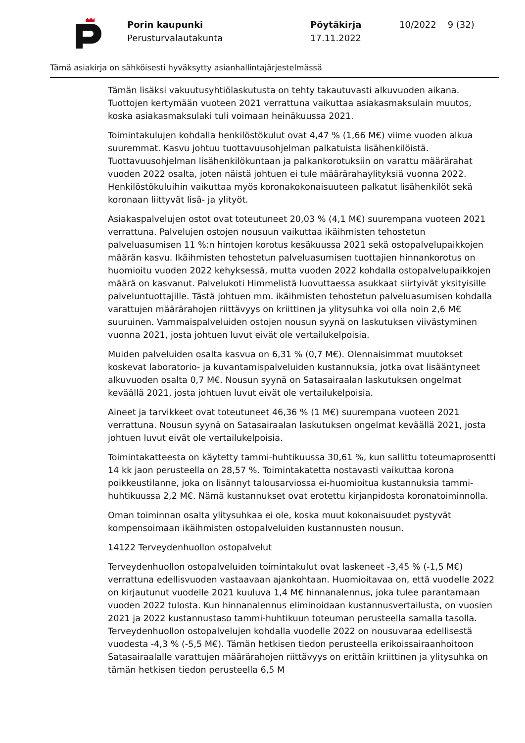Porin kaupunki
Perusturvalautakunta
Pöytäkirja
17.11.2022
10/2022 9 (32)
Tämä asiakirja on sähköisesti hyväksytty asianhallintajärjestelmässä
Tämän lisäksi vakuutusyhtiölaskutusta on tehty takautuvasti alkuvuoden aikana. Tuottojen kertymään vuoteen 2021 verrattuna vaikuttaa asiakasmaksulain muutos, koska asiakasmaksulaki tuli voimaan heinäkuussa 2021.
Toimintakulujen kohdalla henkilöstökulut ovat 4,47 % (1,66 M€) viime vuoden alkua suuremmat. Kasvu johtuu tuottavuusohjelman palkatuista lisähenkilöistä. Tuottavuusohjelman lisähenkilökuntaan ja palkankorotuksiin on varattu määrärahat vuoden 2022 osalta, joten näistä johtuen ei tule määrärahaylityksiä vuonna 2022. Henkilöstökuluihin vaikuttaa myös koronakokonaisuuteen palkatut lisähenkilöt sekä koronaan liittyvät lisä- ja ylityöt.
Asiakaspalvelujen ostot ovat toteutuneet 20,03 % (4,1 M€) suurempana vuoteen 2021 verrattuna. Palvelujen ostojen nousuun vaikuttaa ikäihmisten tehostetun palveluasumisen 11 %:n hintojen korotus kesäkuussa 2021 sekä ostopalvelupaikkojen määrän kasvu. Ikäihmisten tehostetun palveluasumisen tuottajien hinnankorotus on huomioitu vuoden 2022 kehyksessä, mutta vuoden 2022 kohdalla ostopalvelupaikkojen määrä on kasvanut. Palvelukoti Himmelistä luovuttaessa asukkaat siirtyivät yksityisille palveluntuottajille. Tästä johtuen mm. ikäihmisten tehostetun palveluasumisen kohdalla varattujen määrärahojen riittävyys on kriittinen ja ylitysuhka voi olla noin 2,6 M€ suuruinen. Vammaispalveluiden ostojen nousun syynä on laskutuksen viivästyminen vuonna 2021, josta johtuen luvut eivät ole vertailukelpoisia.
Muiden palveluiden osalta kasvua on 6,31 % (0,7 M€). Olennaisimmat muutokset koskevat laboratorio- ja kuvantamispalveluiden kustannuksia, jotka ovat lisääntyneet alkuvuoden osalta 0,7 M€. Nousun syynä on Satasairaalan laskutuksen ongelmat keväällä 2021, josta johtuen luvut eivät ole vertailukelpoisia.
Aineet ja tarvikkeet ovat toteutuneet 46,36 % (1 M€) suurempana vuoteen 2021 verrattuna. Nousun syynä on Satasairaalan laskutuksen ongelmat keväällä 2021, josta johtuen luvut eivät ole vertailukelpoisia.
Toimintakatteesta on käytetty tammi-huhtikuussa 30,61 %, kun sallittu toteumaprosentti 14 kk jaon perusteella on 28,57 %. Toimintakatetta nostavasti vaikuttaa korona poikkeustilanne, joka on lisännyt talousarviossa ei-huomioitua kustannuksia tammi-huhtikuussa 2,2 M€. Nämä kustannukset ovat erotettu kirjanpidosta koronatoiminnolla.
Oman toiminnan osalta ylitysuhkaa ei ole, koska muut kokonaisuudet pystyvät kompensoimaan ikäihmisten ostopalveluiden kustannusten nousun.
14122 Terveydenhuollon ostopalvelut
Terveydenhuollon ostopalveluiden toimintakulut ovat laskeneet -3,45 % (-1,5 M€) verrattuna edellisvuoden vastaavaan ajankohtaan. Huomioitavaa on, että vuodelle 2022 on kirjautunut vuodelle 2021 kuuluva 1,4 M€ hinnanalennus, joka tulee parantamaan vuoden 2022 tulosta. Kun hinnanalennus eliminoidaan kustannusvertailusta, on vuosien 2021 ja 2022 kustannustaso tammi-huhtikuun toteuman perusteella samalla tasolla. Terveydenhuollon ostopalvelujen kohdalla vuodelle 2022 on nousuvaraa edellisestä vuodesta -4,3 % (-5,5 M€). Tämän hetkisen tiedon perusteella erikoissairaanhoitoon Satasairaalalle varattujen määrärahojen riittävyys on erittäin kriittinen ja ylitysuhka on tämän hetkisen tiedon perusteella 6,5 M